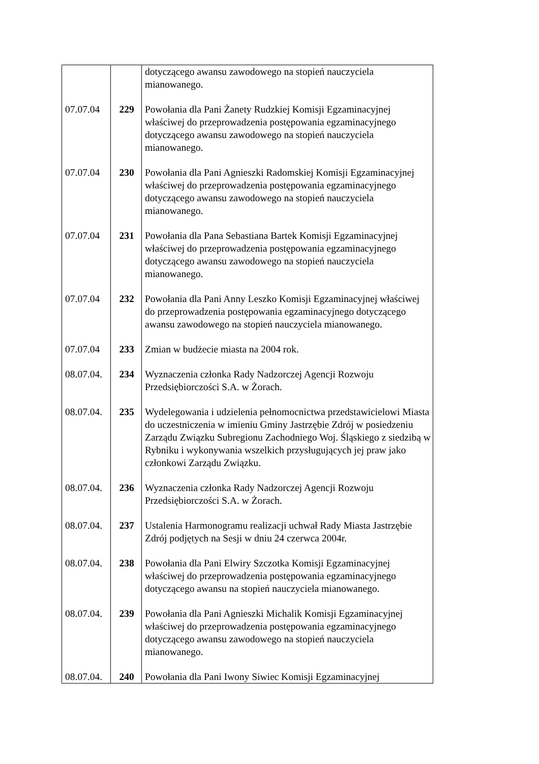| | | dotyczącego awansu zawodowego na stopień nauczyciela mianowanego. |
| 07.07.04 | 229 | Powołania dla Pani Żanety Rudzkiej Komisji Egzaminacyjnej właściwej do przeprowadzenia postępowania egzaminacyjnego dotyczącego awansu zawodowego na stopień nauczyciela mianowanego. |
| 07.07.04 | 230 | Powołania dla Pani Agnieszki Radomskiej Komisji Egzaminacyjnej właściwej do przeprowadzenia postępowania egzaminacyjnego dotyczącego awansu zawodowego na stopień nauczyciela mianowanego. |
| 07.07.04 | 231 | Powołania dla Pana Sebastiana Bartek Komisji Egzaminacyjnej właściwej do przeprowadzenia postępowania egzaminacyjnego dotyczącego awansu zawodowego na stopień nauczyciela mianowanego. |
| 07.07.04 | 232 | Powołania dla Pani Anny Leszko Komisji Egzaminacyjnej właściwej do przeprowadzenia postępowania egzaminacyjnego dotyczącego awansu zawodowego na stopień nauczyciela mianowanego. |
| 07.07.04 | 233 | Zmian w budżecie miasta na 2004 rok. |
| 08.07.04. | 234 | Wyznaczenia członka Rady Nadzorczej Agencji Rozwoju Przedsiębiorczości S.A. w Żorach. |
| 08.07.04. | 235 | Wydelegowania i udzielenia pełnomocnictwa przedstawicielowi Miasta do uczestniczenia w imieniu Gminy Jastrzębie Zdrój w posiedzeniu Zarządu Związku Subregionu Zachodniego Woj. Śląskiego z siedzibą w Rybniku i wykonywania wszelkich przysługujących jej praw jako członkowi Zarządu Związku. |
| 08.07.04. | 236 | Wyznaczenia członka Rady Nadzorczej Agencji Rozwoju Przedsiębiorczości S.A. w Żorach. |
| 08.07.04. | 237 | Ustalenia Harmonogramu realizacji uchwał Rady Miasta Jastrzębie Zdrój podjętych na Sesji w dniu 24 czerwca 2004r. |
| 08.07.04. | 238 | Powołania dla Pani Elwiry Szczotka Komisji Egzaminacyjnej właściwej do przeprowadzenia postępowania egzaminacyjnego dotyczącego awansu na stopień nauczyciela mianowanego. |
| 08.07.04. | 239 | Powołania dla Pani Agnieszki Michalik Komisji Egzaminacyjnej właściwej do przeprowadzenia postępowania egzaminacyjnego dotyczącego awansu zawodowego na stopień nauczyciela mianowanego. |
| 08.07.04. | 240 | Powołania dla Pani Iwony Siwiec Komisji Egzaminacyjnej |